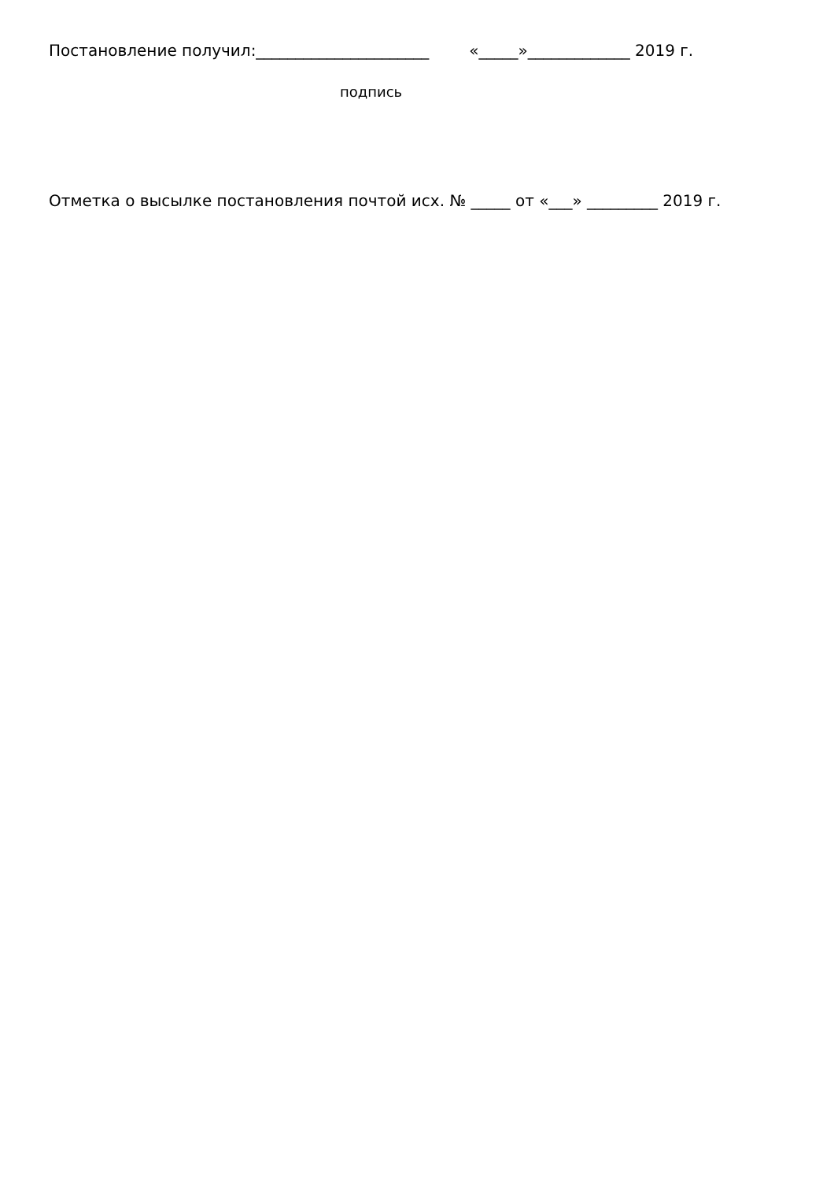Постановление получил:______________________ «_____»_____________ 2019 г.
подпись
Отметка о высылке постановления почтой исх. № _____ от «___» _________ 2019 г.